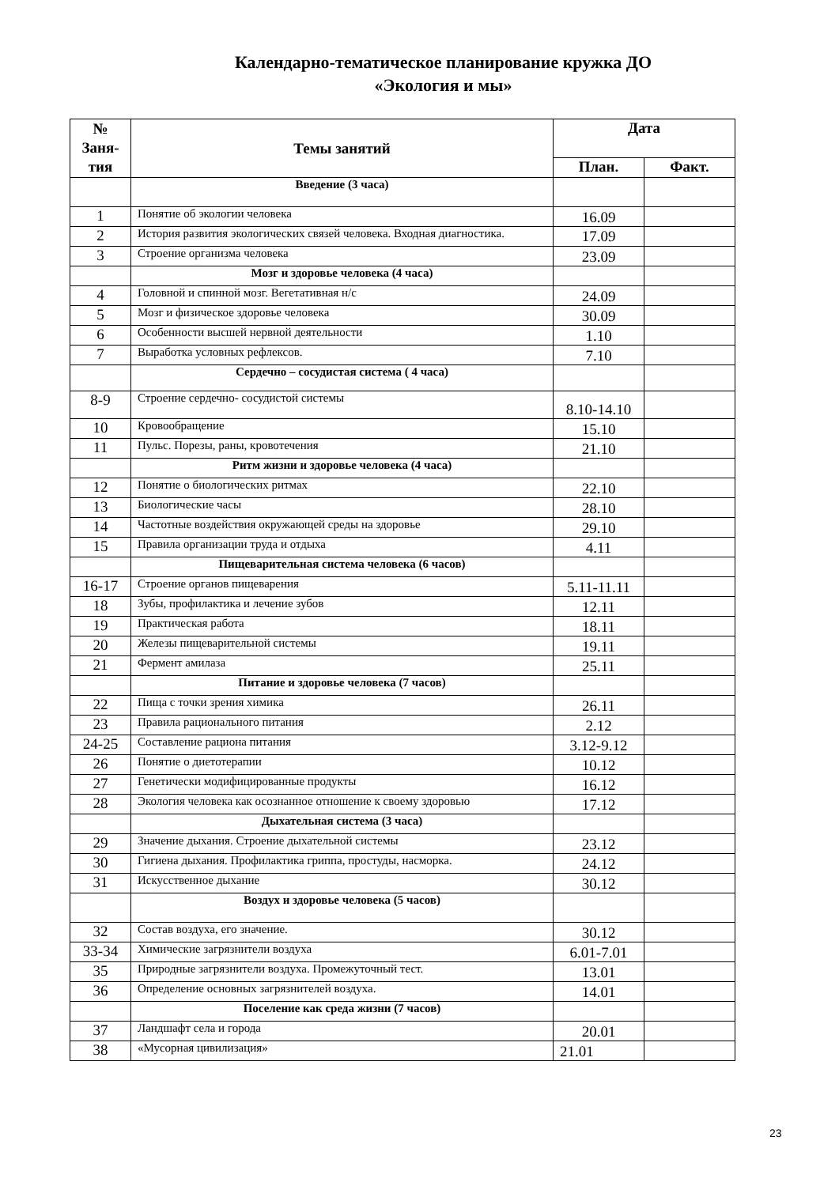Календарно-тематическое планирование кружка ДО
«Экология и мы»
| № Заня- тия | Темы занятий | Дата | |
| --- | --- | --- | --- |
| | | План. | Факт. |
| | Введение (3 часа) | | |
| 1 | Понятие об экологии человека | 16.09 | |
| 2 | История развития экологических связей человека. Входная диагностика. | 17.09 | |
| 3 | Строение организма человека | 23.09 | |
| | Мозг и здоровье человека (4 часа) | | |
| 4 | Головной и спинной мозг. Вегетативная н/с | 24.09 | |
| 5 | Мозг и физическое здоровье человека | 30.09 | |
| 6 | Особенности высшей нервной деятельности | 1.10 | |
| 7 | Выработка условных рефлексов. | 7.10 | |
| | Сердечно – сосудистая система ( 4 часа) | | |
| 8-9 | Строение сердечно- сосудистой системы | 8.10-14.10 | |
| 10 | Кровообращение | 15.10 | |
| 11 | Пульс. Порезы, раны, кровотечения | 21.10 | |
| | Ритм жизни и здоровье человека (4 часа) | | |
| 12 | Понятие о биологических ритмах | 22.10 | |
| 13 | Биологические часы | 28.10 | |
| 14 | Частотные воздействия окружающей среды на здоровье | 29.10 | |
| 15 | Правила организации труда и отдыха | 4.11 | |
| | Пищеварительная система человека (6 часов) | | |
| 16-17 | Строение органов пищеварения | 5.11-11.11 | |
| 18 | Зубы, профилактика и лечение зубов | 12.11 | |
| 19 | Практическая работа | 18.11 | |
| 20 | Железы пищеварительной системы | 19.11 | |
| 21 | Фермент амилаза | 25.11 | |
| | Питание и здоровье человека (7 часов) | | |
| 22 | Пища с точки зрения химика | 26.11 | |
| 23 | Правила рационального питания | 2.12 | |
| 24-25 | Составление рациона питания | 3.12-9.12 | |
| 26 | Понятие о диетотерапии | 10.12 | |
| 27 | Генетически модифицированные продукты | 16.12 | |
| 28 | Экология человека как осознанное отношение к своему здоровью | 17.12 | |
| | Дыхательная система (3 часа) | | |
| 29 | Значение дыхания. Строение дыхательной системы | 23.12 | |
| 30 | Гигиена дыхания. Профилактика гриппа, простуды, насморка. | 24.12 | |
| 31 | Искусственное дыхание | 30.12 | |
| | Воздух и здоровье человека (5 часов) | | |
| 32 | Состав воздуха, его значение. | 30.12 | |
| 33-34 | Химические загрязнители воздуха | 6.01-7.01 | |
| 35 | Природные загрязнители воздуха. Промежуточный тест. | 13.01 | |
| 36 | Определение основных загрязнителей воздуха. | 14.01 | |
| | Поселение как среда жизни (7 часов) | | |
| 37 | Ландшафт села и города | 20.01 | |
| 38 | «Мусорная цивилизация» | 21.01 | |
23